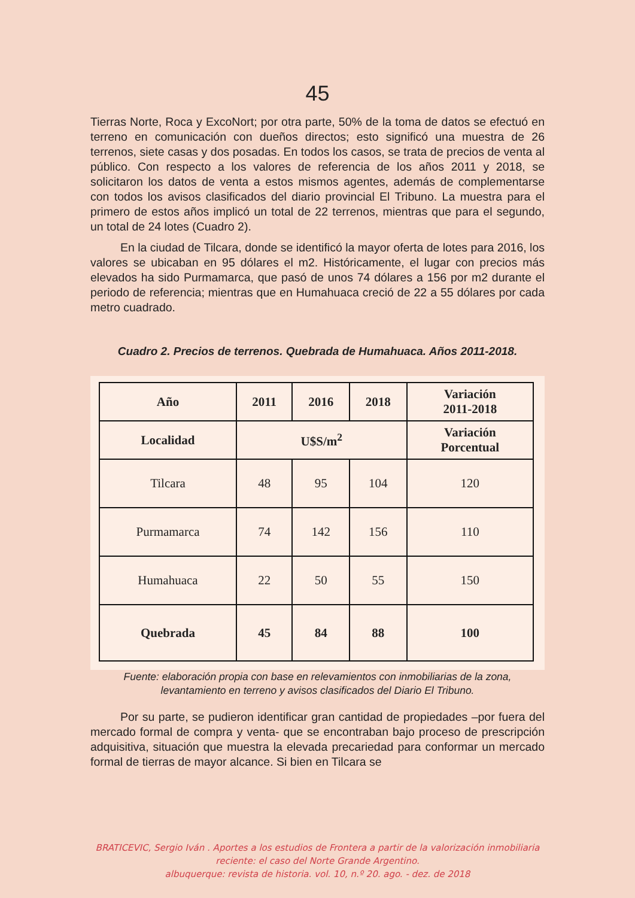45
Tierras Norte, Roca y ExcoNort; por otra parte, 50% de la toma de datos se efectuó en terreno en comunicación con dueños directos; esto significó una muestra de 26 terrenos, siete casas y dos posadas. En todos los casos, se trata de precios de venta al público. Con respecto a los valores de referencia de los años 2011 y 2018, se solicitaron los datos de venta a estos mismos agentes, además de complementarse con todos los avisos clasificados del diario provincial El Tribuno. La muestra para el primero de estos años implicó un total de 22 terrenos, mientras que para el segundo, un total de 24 lotes (Cuadro 2).
En la ciudad de Tilcara, donde se identificó la mayor oferta de lotes para 2016, los valores se ubicaban en 95 dólares el m2. Históricamente, el lugar con precios más elevados ha sido Purmamarca, que pasó de unos 74 dólares a 156 por m2 durante el periodo de referencia; mientras que en Humahuaca creció de 22 a 55 dólares por cada metro cuadrado.
Cuadro 2. Precios de terrenos. Quebrada de Humahuaca. Años 2011-2018.
| Año | 2011 | 2016 | 2018 | Variación 2011-2018 |
| --- | --- | --- | --- | --- |
| Localidad | U$S/m<sup>2</sup> | | | Variación Porcentual |
| Tilcara | 48 | 95 | 104 | 120 |
| Purmamarca | 74 | 142 | 156 | 110 |
| Humahuaca | 22 | 50 | 55 | 150 |
| Quebrada | 45 | 84 | 88 | 100 |
Fuente: elaboración propia con base en relevamientos con inmobiliarias de la zona,
levantamiento en terreno y avisos clasificados del Diario El Tribuno.
Por su parte, se pudieron identificar gran cantidad de propiedades –por fuera del mercado formal de compra y venta- que se encontraban bajo proceso de prescripción adquisitiva, situación que muestra la elevada precariedad para conformar un mercado formal de tierras de mayor alcance. Si bien en Tilcara se
BRATICEVIC, Sergio Iván . Aportes a los estudios de Frontera a partir de la valorización inmobiliaria reciente: el caso del Norte Grande Argentino.
albuquerque: revista de historia. vol. 10, n.º 20. ago. - dez. de 2018